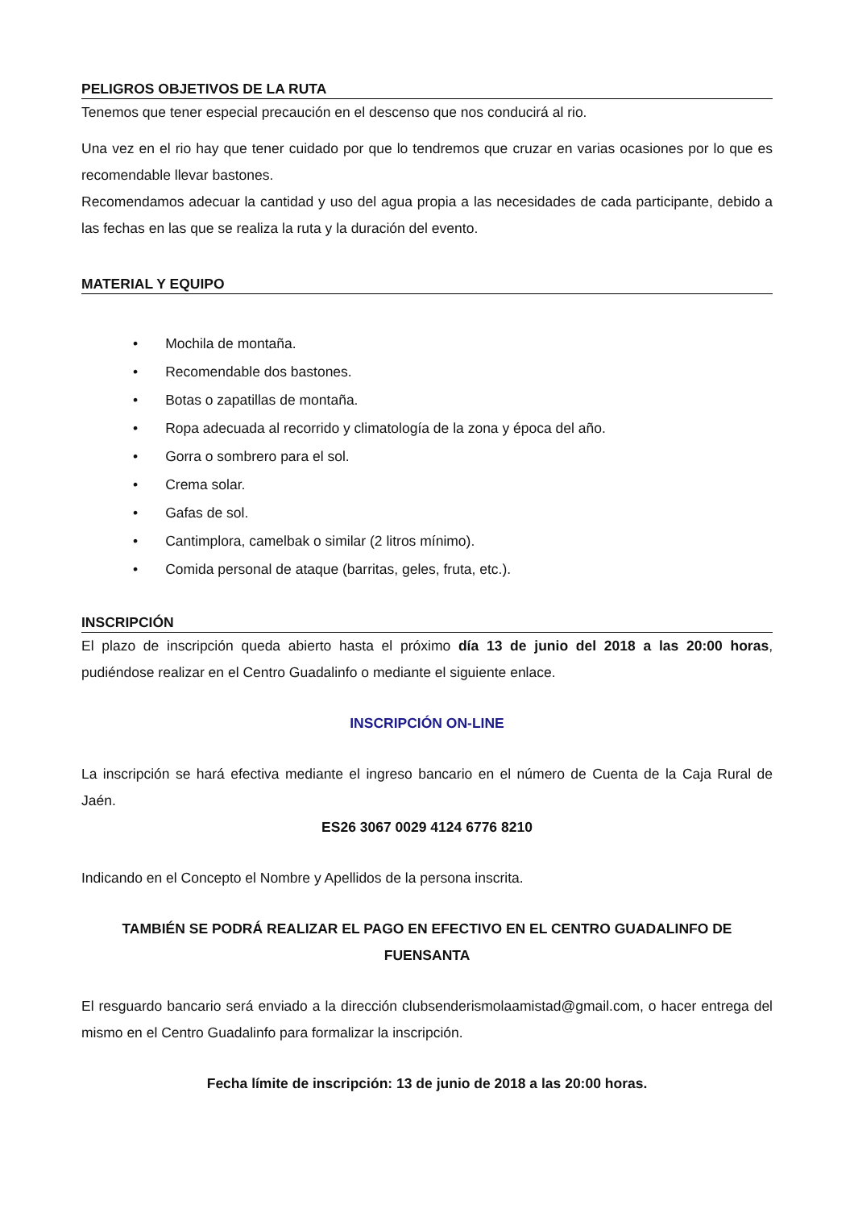PELIGROS OBJETIVOS DE LA RUTA
Tenemos que tener especial precaución en el descenso que nos conducirá al rio.
Una vez en el rio hay que tener cuidado por que lo tendremos que cruzar en varias ocasiones por lo que es recomendable llevar bastones.
Recomendamos adecuar la cantidad y uso del agua propia a las necesidades de cada participante, debido a las fechas en las que se realiza la ruta y la duración del evento.
MATERIAL Y EQUIPO
• Mochila de montaña.
• Recomendable dos bastones.
• Botas o zapatillas de montaña.
• Ropa adecuada al recorrido y climatología de la zona y época del año.
• Gorra o sombrero para el sol.
• Crema solar.
• Gafas de sol.
• Cantimplora, camelbak o similar (2 litros mínimo).
• Comida personal de ataque (barritas, geles, fruta, etc.).
INSCRIPCIÓN
El plazo de inscripción queda abierto hasta el próximo día 13 de junio del 2018 a las 20:00 horas, pudiéndose realizar en el Centro Guadalinfo o mediante el siguiente enlace.
INSCRIPCIÓN ON-LINE
La inscripción se hará efectiva mediante el ingreso bancario en el número de Cuenta de la Caja Rural de Jaén.
ES26 3067 0029 4124 6776 8210
Indicando en el Concepto el Nombre y Apellidos de la persona inscrita.
TAMBIÉN SE PODRÁ REALIZAR EL PAGO EN EFECTIVO EN EL CENTRO GUADALINFO DE FUENSANTA
El resguardo bancario será enviado a la dirección clubsenderismolaamistad@gmail.com, o hacer entrega del mismo en el Centro Guadalinfo para formalizar la inscripción.
Fecha límite de inscripción: 13 de junio de 2018 a las 20:00 horas.